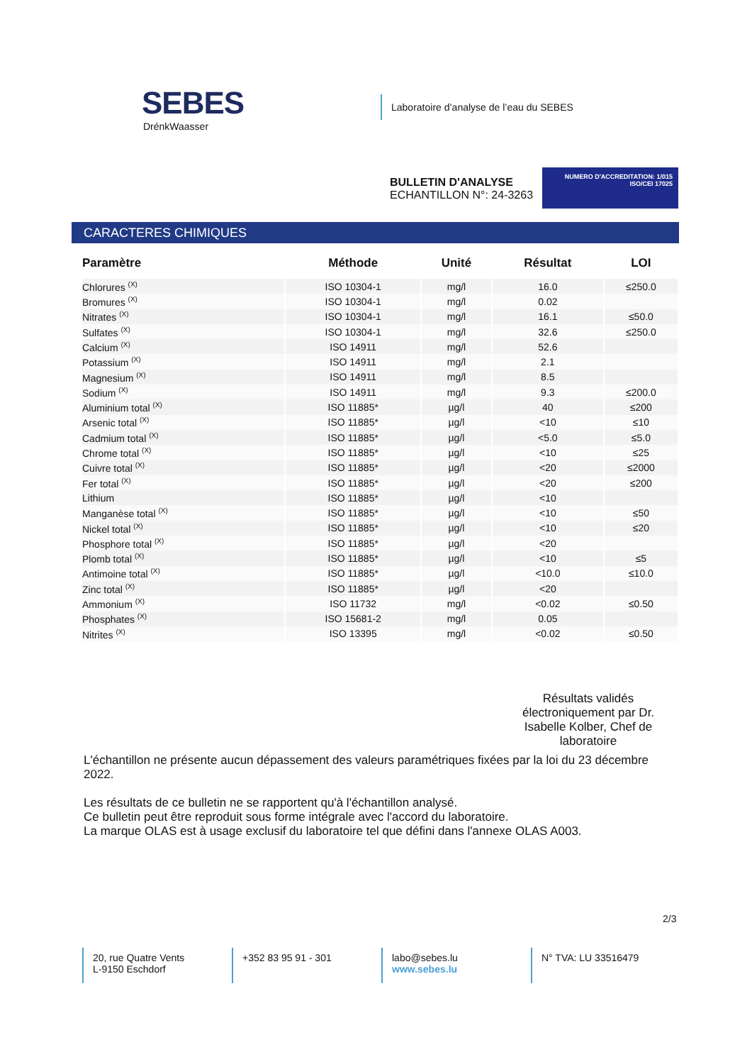SEBES
DrénkWaasser
Laboratoire d’analyse de l’eau du SEBES
BULLETIN D'ANALYSE
ECHANTILLON N°: 24-3263
NUMERO D'ACCREDITATION: 1/015
ISO/CEI 17025
CARACTERES CHIMIQUES
| Paramètre | Méthode | Unité | Résultat | LOI |
| --- | --- | --- | --- | --- |
| Chlorures <sup>(X)</sup> | ISO 10304-1 | mg/l | 16.0 | ≤250.0 |
| Bromures <sup>(X)</sup> | ISO 10304-1 | mg/l | 0.02 | |
| Nitrates <sup>(X)</sup> | ISO 10304-1 | mg/l | 16.1 | ≤50.0 |
| Sulfates <sup>(X)</sup> | ISO 10304-1 | mg/l | 32.6 | ≤250.0 |
| Calcium <sup>(X)</sup> | ISO 14911 | mg/l | 52.6 | |
| Potassium <sup>(X)</sup> | ISO 14911 | mg/l | 2.1 | |
| Magnesium <sup>(X)</sup> | ISO 14911 | mg/l | 8.5 | |
| Sodium <sup>(X)</sup> | ISO 14911 | mg/l | 9.3 | ≤200.0 |
| Aluminium total <sup>(X)</sup> | ISO 11885* | µg/l | 40 | ≤200 |
| Arsenic total <sup>(X)</sup> | ISO 11885* | µg/l | <10 | ≤10 |
| Cadmium total <sup>(X)</sup> | ISO 11885* | µg/l | <5.0 | ≤5.0 |
| Chrome total <sup>(X)</sup> | ISO 11885* | µg/l | <10 | ≤25 |
| Cuivre total <sup>(X)</sup> | ISO 11885* | µg/l | <20 | ≤2000 |
| Fer total <sup>(X)</sup> | ISO 11885* | µg/l | <20 | ≤200 |
| Lithium | ISO 11885* | µg/l | <10 | |
| Manganèse total <sup>(X)</sup> | ISO 11885* | µg/l | <10 | ≤50 |
| Nickel total <sup>(X)</sup> | ISO 11885* | µg/l | <10 | ≤20 |
| Phosphore total <sup>(X)</sup> | ISO 11885* | µg/l | <20 | |
| Plomb total <sup>(X)</sup> | ISO 11885* | µg/l | <10 | ≤5 |
| Antimoine total <sup>(X)</sup> | ISO 11885* | µg/l | <10.0 | ≤10.0 |
| Zinc total <sup>(X)</sup> | ISO 11885* | µg/l | <20 | |
| Ammonium <sup>(X)</sup> | ISO 11732 | mg/l | <0.02 | ≤0.50 |
| Phosphates <sup>(X)</sup> | ISO 15681-2 | mg/l | 0.05 | |
| Nitrites <sup>(X)</sup> | ISO 13395 | mg/l | <0.02 | ≤0.50 |
Résultats validés électroniquement par Dr. Isabelle Kolber, Chef de laboratoire
L'échantillon ne présente aucun dépassement des valeurs paramétriques fixées par la loi du 23 décembre 2022.
Les résultats de ce bulletin ne se rapportent qu'à l'échantillon analysé.
Ce bulletin peut être reproduit sous forme intégrale avec l'accord du laboratoire.
La marque OLAS est à usage exclusif du laboratoire tel que défini dans l'annexe OLAS A003.
2/3
20, rue Quatre Vents
L-9150 Eschdorf
+352 83 95 91 - 301 labo@sebes.lu
www.sebes.lu
N° TVA: LU 33516479